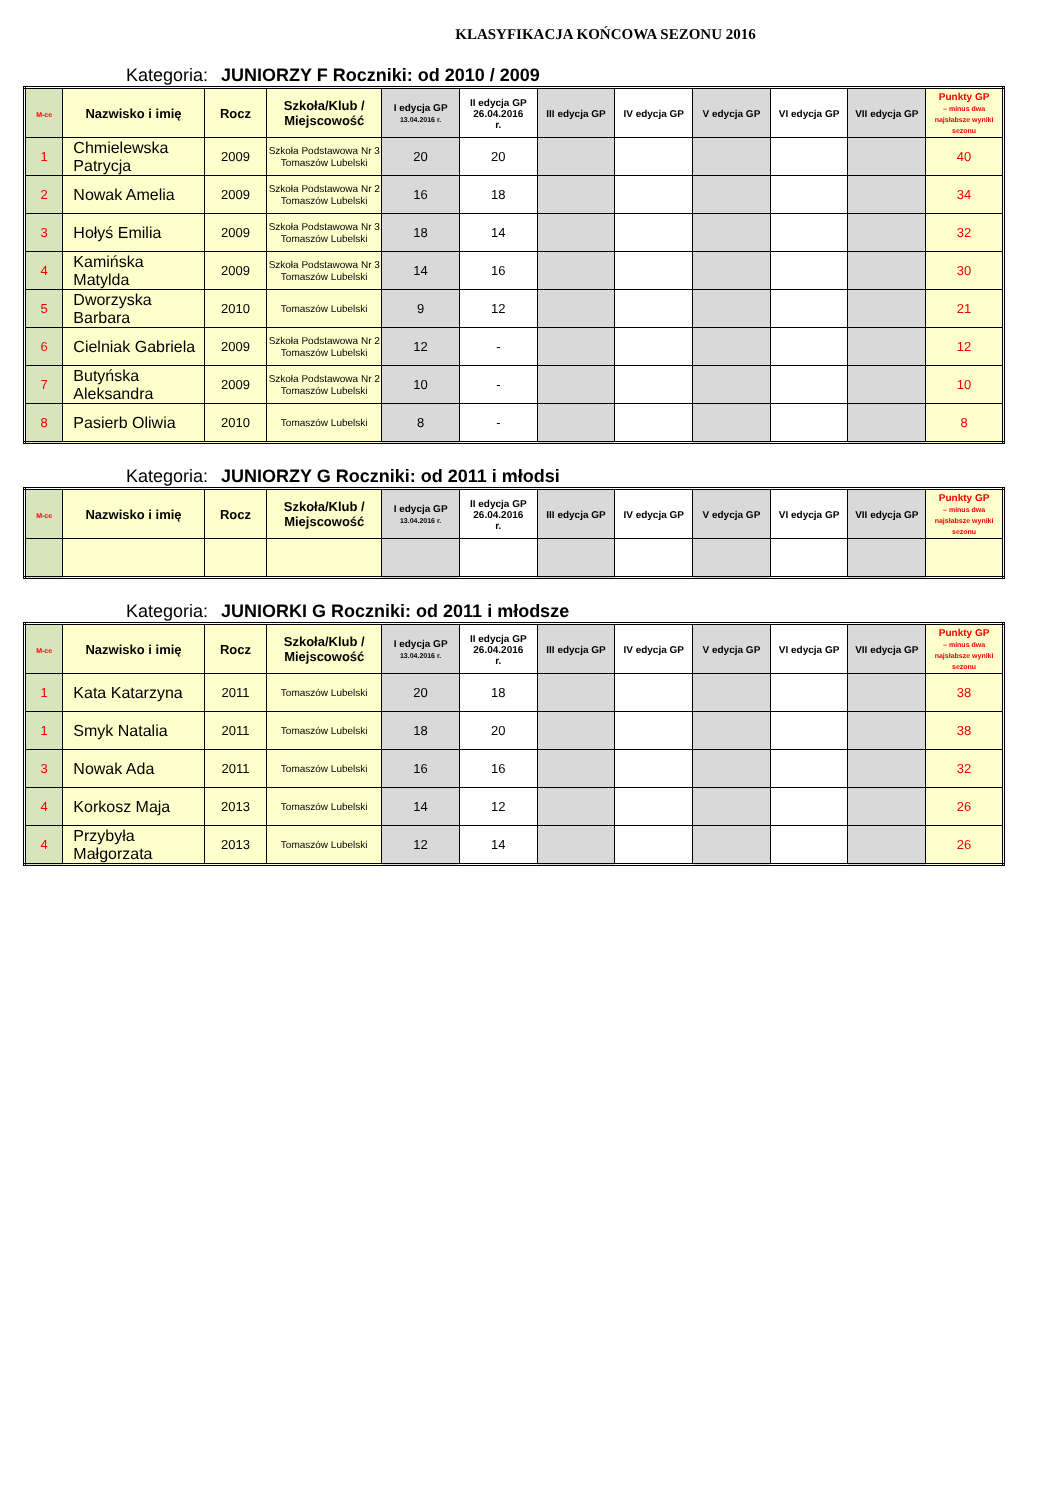KLASYFIKACJA KOŃCOWA SEZONU 2016
Kategoria: JUNIORZY F Roczniki: od 2010 / 2009
| M-ce | Nazwisko i imię | Rocz | Szkoła/Klub / Miejscowość | I edycja GP 13.04.2016 r. | II edycja GP 26.04.2016 r. | III edycja GP | IV edycja GP | V edycja GP | VI edycja GP | VII edycja GP | Punkty GP – minus dwa najsłabsze wyniki sezonu |
| --- | --- | --- | --- | --- | --- | --- | --- | --- | --- | --- | --- |
| 1 | Chmielewska Patrycja | 2009 | Szkoła Podstawowa Nr 3 Tomaszów Lubelski | 20 | 20 | | | | | | 40 |
| 2 | Nowak Amelia | 2009 | Szkoła Podstawowa Nr 2 Tomaszów Lubelski | 16 | 18 | | | | | | 34 |
| 3 | Hołyś Emilia | 2009 | Szkoła Podstawowa Nr 3 Tomaszów Lubelski | 18 | 14 | | | | | | 32 |
| 4 | Kamińska Matylda | 2009 | Szkoła Podstawowa Nr 3 Tomaszów Lubelski | 14 | 16 | | | | | | 30 |
| 5 | Dworzyska Barbara | 2010 | Tomaszów Lubelski | 9 | 12 | | | | | | 21 |
| 6 | Cielniak Gabriela | 2009 | Szkoła Podstawowa Nr 2 Tomaszów Lubelski | 12 | - | | | | | | 12 |
| 7 | Butyńska Aleksandra | 2009 | Szkoła Podstawowa Nr 2 Tomaszów Lubelski | 10 | - | | | | | | 10 |
| 8 | Pasierb Oliwia | 2010 | Tomaszów Lubelski | 8 | - | | | | | | 8 |
Kategoria: JUNIORZY G Roczniki: od 2011 i młodsi
| M-ce | Nazwisko i imię | Rocz | Szkoła/Klub / Miejscowość | I edycja GP 13.04.2016 r. | II edycja GP 26.04.2016 r. | III edycja GP | IV edycja GP | V edycja GP | VI edycja GP | VII edycja GP | Punkty GP – minus dwa najsłabsze wyniki sezonu |
| --- | --- | --- | --- | --- | --- | --- | --- | --- | --- | --- | --- |
Kategoria: JUNIORKI G Roczniki: od 2011 i młodsze
| M-ce | Nazwisko i imię | Rocz | Szkoła/Klub / Miejscowość | I edycja GP 13.04.2016 r. | II edycja GP 26.04.2016 r. | III edycja GP | IV edycja GP | V edycja GP | VI edycja GP | VII edycja GP | Punkty GP – minus dwa najsłabsze wyniki sezonu |
| --- | --- | --- | --- | --- | --- | --- | --- | --- | --- | --- | --- |
| 1 | Kata Katarzyna | 2011 | Tomaszów Lubelski | 20 | 18 | | | | | | 38 |
| 1 | Smyk Natalia | 2011 | Tomaszów Lubelski | 18 | 20 | | | | | | 38 |
| 3 | Nowak Ada | 2011 | Tomaszów Lubelski | 16 | 16 | | | | | | 32 |
| 4 | Korkosz Maja | 2013 | Tomaszów Lubelski | 14 | 12 | | | | | | 26 |
| 4 | Przybyła Małgorzata | 2013 | Tomaszów Lubelski | 12 | 14 | | | | | | 26 |